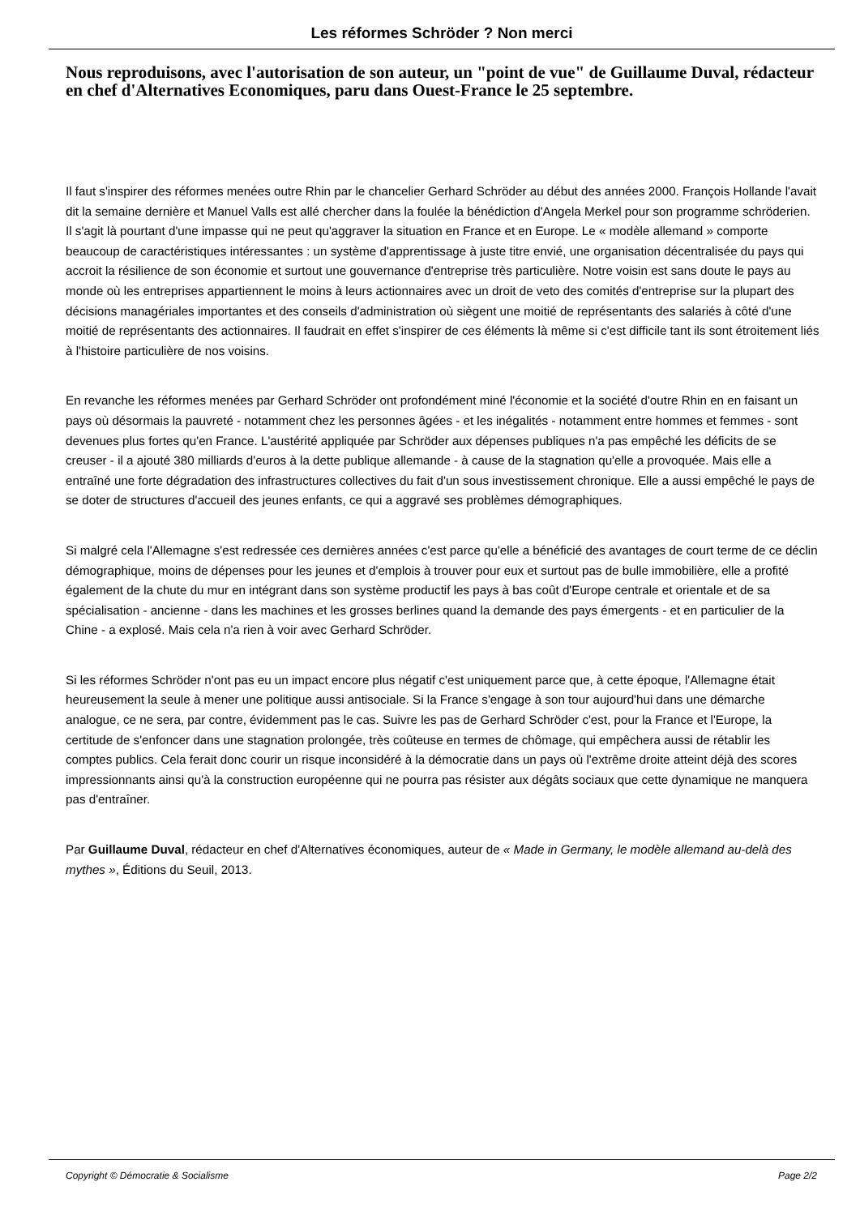Les réformes Schröder ? Non merci
Nous reproduisons, avec l'autorisation de son auteur, un "point de vue" de Guillaume Duval, rédacteur en chef d'Alternatives Economiques, paru dans Ouest-France le 25 septembre.
Il faut s'inspirer des réformes menées outre Rhin par le chancelier Gerhard Schröder au début des années 2000. François Hollande l'avait dit la semaine dernière et Manuel Valls est allé chercher dans la foulée la bénédiction d'Angela Merkel pour son programme schröderien. Il s'agit là pourtant d'une impasse qui ne peut qu'aggraver la situation en France et en Europe. Le « modèle allemand » comporte beaucoup de caractéristiques intéressantes : un système d'apprentissage à juste titre envié, une organisation décentralisée du pays qui accroit la résilience de son économie et surtout une gouvernance d'entreprise très particulière. Notre voisin est sans doute le pays au monde où les entreprises appartiennent le moins à leurs actionnaires avec un droit de veto des comités d'entreprise sur la plupart des décisions managériales importantes et des conseils d'administration où siègent une moitié de représentants des salariés à côté d'une moitié de représentants des actionnaires. Il faudrait en effet s'inspirer de ces éléments là même si c'est difficile tant ils sont étroitement liés à l'histoire particulière de nos voisins.
En revanche les réformes menées par Gerhard Schröder ont profondément miné l'économie et la société d'outre Rhin en en faisant un pays où désormais la pauvreté - notamment chez les personnes âgées - et les inégalités - notamment entre hommes et femmes - sont devenues plus fortes qu'en France. L'austérité appliquée par Schröder aux dépenses publiques n'a pas empêché les déficits de se creuser - il a ajouté 380 milliards d'euros à la dette publique allemande - à cause de la stagnation qu'elle a provoquée. Mais elle a entraîné une forte dégradation des infrastructures collectives du fait d'un sous investissement chronique. Elle a aussi empêché le pays de se doter de structures d'accueil des jeunes enfants, ce qui a aggravé ses problèmes démographiques.
Si malgré cela l'Allemagne s'est redressée ces dernières années c'est parce qu'elle a bénéficié des avantages de court terme de ce déclin démographique, moins de dépenses pour les jeunes et d'emplois à trouver pour eux et surtout pas de bulle immobilière, elle a profité également de la chute du mur en intégrant dans son système productif les pays à bas coût d'Europe centrale et orientale et de sa spécialisation - ancienne - dans les machines et les grosses berlines quand la demande des pays émergents - et en particulier de la Chine - a explosé. Mais cela n'a rien à voir avec Gerhard Schröder.
Si les réformes Schröder n'ont pas eu un impact encore plus négatif c'est uniquement parce que, à cette époque, l'Allemagne était heureusement la seule à mener une politique aussi antisociale. Si la France s'engage à son tour aujourd'hui dans une démarche analogue, ce ne sera, par contre, évidemment pas le cas. Suivre les pas de Gerhard Schröder c'est, pour la France et l'Europe, la certitude de s'enfoncer dans une stagnation prolongée, très coûteuse en termes de chômage, qui empêchera aussi de rétablir les comptes publics. Cela ferait donc courir un risque inconsidéré à la démocratie dans un pays où l'extrême droite atteint déjà des scores impressionnants ainsi qu'à la construction européenne qui ne pourra pas résister aux dégâts sociaux que cette dynamique ne manquera pas d'entraîner.
Par Guillaume Duval, rédacteur en chef d'Alternatives économiques, auteur de « Made in Germany, le modèle allemand au-delà des mythes », Éditions du Seuil, 2013.
Copyright © Démocratie & Socialisme Page 2/2